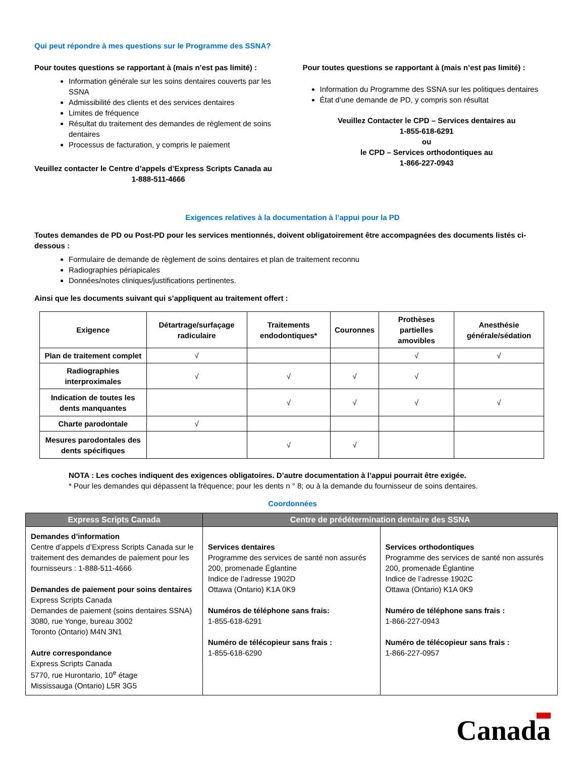Qui peut répondre à mes questions sur le Programme des SSNA?
Pour toutes questions se rapportant à (mais n’est pas limité) :
Information générale sur les soins dentaires couverts par les SSNA
Admissibilité des clients et des services dentaires
Limites de fréquence
Résultat du traitement des demandes de règlement de soins dentaires
Processus de facturation, y compris le paiement
Veuillez contacter le Centre d’appels d’Express Scripts Canada au
1-888-511-4666
Pour toutes questions se rapportant à (mais n’est pas limité) :
Information du Programme des SSNA sur les politiques dentaires
État d’une demande de PD, y compris son résultat
Veuillez Contacter le CPD – Services dentaires au
1-855-618-6291
ou
le CPD – Services orthodontiques au
1-866-227-0943
Exigences relatives à la documentation à l’appui pour la PD
Toutes demandes de PD ou Post-PD pour les services mentionnés, doivent obligatoirement être accompagnées des documents listés ci-dessous :
Formulaire de demande de règlement de soins dentaires et plan de traitement reconnu
Radiographies périapicales
Données/notes cliniques/justifications pertinentes.
Ainsi que les documents suivant qui s’appliquent au traitement offert :
| Exigence | Détartrage/surfaçage radiculaire | Traitements endodontiques* | Couronnes | Prothèses partielles amovibles | Anesthésie générale/sédation |
| --- | --- | --- | --- | --- | --- |
| Plan de traitement complet | √ | | | √ | √ |
| Radiographies interproximales | √ | √ | √ | √ | |
| Indication de toutes les dents manquantes | | √ | √ | √ | √ |
| Charte parodontale | √ | | | | |
| Mesures parodontales des dents spécifiques | | √ | √ | | |
NOTA : Les coches indiquent des exigences obligatoires. D’autre documentation à l’appui pourrait être exigée.
* Pour les demandes qui dépassent la fréquence; pour les dents n ° 8; ou à la demande du fournisseur de soins dentaires.
Coordonnées
| Express Scripts Canada | Centre de prédétermination dentaire des SSNA | |
| --- | --- | --- |
| Demandes d’information Centre d’appels d’Express Scripts Canada sur le traitement des demandes de paiement pour les fournisseurs : 1-888-511-4666 Demandes de paiement pour soins dentaires Express Scripts Canada Demandes de paiement (soins dentaires SSNA) 3080, rue Yonge, bureau 3002 Toronto (Ontario) M4N 3N1 Autre correspondance Express Scripts Canada 5770, rue Hurontario, 10<sup>e</sup> étage Mississauga (Ontario) L5R 3G5 | Services dentaires Programme des services de santé non assurés 200, promenade Églantine Indice de l’adresse 1902D Ottawa (Ontario) K1A 0K9 Numéros de téléphone sans frais: 1-855-618-6291 Numéro de télécopieur sans frais : 1-855-618-6290 | Services orthodontiques Programme des services de santé non assurés 200, promenade Églantine Indice de l’adresse 1902C Ottawa (Ontario) K1A 0K9 Numéro de téléphone sans frais : 1-866-227-0943 Numéro de télécopieur sans frais : 1-866-227-0957 |
Canada